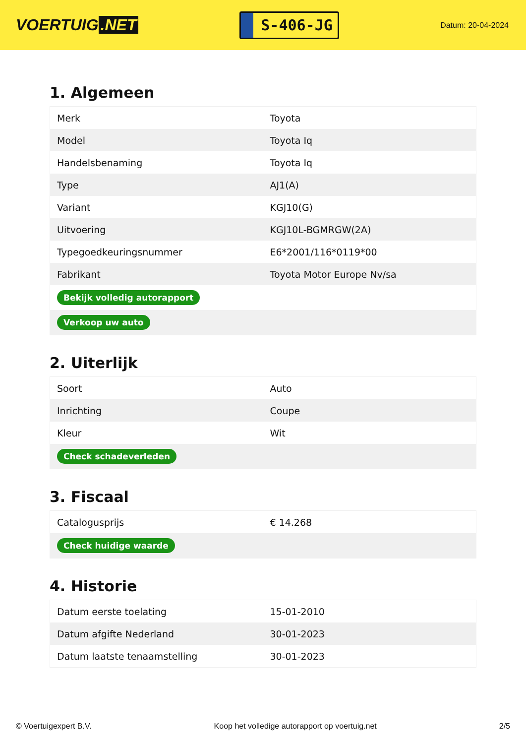VOERTUIG.NET
S-406-JG
Datum: 20-04-2024
1. Algemeen
| Merk | Toyota |
| Model | Toyota Iq |
| Handelsbenaming | Toyota Iq |
| Type | AJ1(A) |
| Variant | KGJ10(G) |
| Uitvoering | KGJ10L-BGMRGW(2A) |
| Typegoedkeuringsnummer | E6*2001/116*0119*00 |
| Fabrikant | Toyota Motor Europe Nv/sa |
| Bekijk volledig autorapport | |
| Verkoop uw auto | |
2. Uiterlijk
| Soort | Auto |
| Inrichting | Coupe |
| Kleur | Wit |
| Check schadeverleden | |
3. Fiscaal
| Catalogusprijs | € 14.268 |
| Check huidige waarde | |
4. Historie
| Datum eerste toelating | 15-01-2010 |
| Datum afgifte Nederland | 30-01-2023 |
| Datum laatste tenaamstelling | 30-01-2023 |
© Voertuigexpert B.V. Koop het volledige autorapport op voertuig.net 2/5